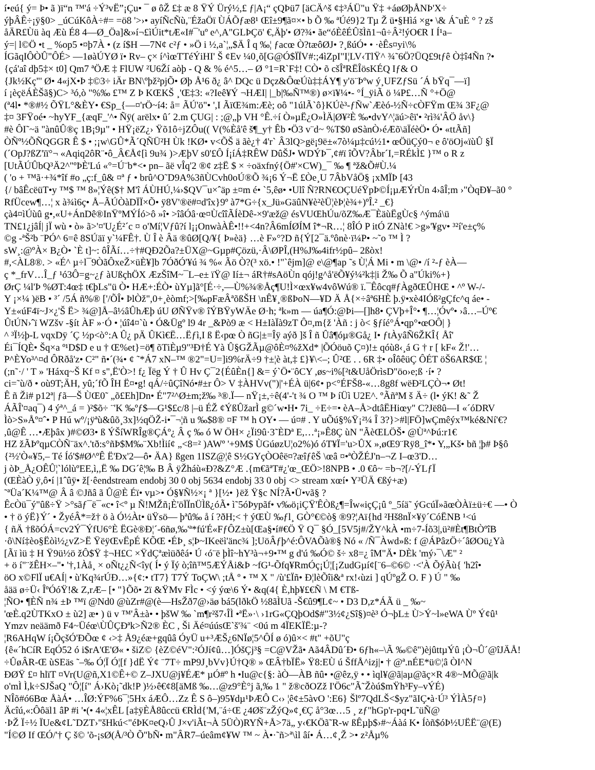í•eú{ ý= Þ• ã )ï“n ™'á ÷Ý³vË”¡Çu• ¯ ø ôŽ £‡ æ 8 ŸÝ Ürý½,£ ƒ|A¡“ çQÞü7 [äCÄ^š ¢‡³ÁÜ"u Ÿ‡ +áøØþÅNÞ'X÷
ýþÂÊ÷¡ÿ§0> _úCúKôÀ÷#= =ö8 '>›• ayíÑcÑù,¨ÉžaÖï ÙÁÕƒæ8¹ Œî±9¶ã¤×• b Õ ‰ ªÚé9}2 Tµ Ž ü•§Hìá ×g• \& Á˜uÈ ° ? zš
åÄR£Ùü àq Æù É8 4—Ø_Öa]&»í¬£ìÚit*tÆ«I#¯'uº e^,A"GLÞÇö' €,Äþ'• Ø?¾• ãe“óÈêÉÛšÌñ1¬û÷Â²!ýO€R I Í¹a–
ý=| l©Ö •t _ %op5 •¤þ7À • (z í$H —7N¢ c²ƒ • »Ö i ½,a`¦„$Ä Î q ‰¦ ƒacœ Ò?tæôØJ• ?¸ßúÓ• • ·èÊs¤yi\%
ÍGãqIÔÒÛ"ÔÉ> —1øàÚYØ ï• Rv– ç× í^ìœTTéÝiHI' Š ¢Ev ¼0¸õ[G@Ó$ÏÏV#:;4ìZpI"I¦LV‹TlŸ^ ¾˜6Ö?ÜQ£9tƒê Ò‡î4Ñn ?•
{çá'aî dþ5‡× t0] Qm7 ªÖÆ ‡ FlUW ²U6Ží aòþ - Q & % é^5…– Ø °1=R`F‡! CÒ• õ cšÎªRËÎösKÉQ Iƒ& O
{Jk½Kç"' Ø• 4«jX•Þ ‡©3÷ iÄr BN\ºþž²pjÕ• Øþ Å¹6 ð¿ â^ DQc ü Dçz&ÔœÚù‡‡ÁY¶ y'ö¨Þºw ý¸UFZƒSü ´Á bŸq¯—ï]
í ¡èçëÁÈŠã§)C> ³ó,ò "%‰ £™ Z Þ KŒKŠ ¸'Œ‡3: «?Ieê¥Ý ¬HÆI| |_b|‰Ñ™®) ø×ï¥¼•- °Í_ÿiÃ ö ¼P£…Ñ °+Ö@
(ª4l• *®#½ ÕŸL°&ÈY• €Sp_{—¤'rÖ~í4: å= ÃÚ'ö"• ',I ÃïŒ¾m:Æè; oô "1úlÃ`ô}KÚè³-ƒÑw`Æèó-½Ñ÷cÒFŸm Œ¾ 3F¿@
‡¤ 3FŸoé• ~hyYF_{æqF_'^• Ñÿ( arëlx• û´ 2.m ÇUG| : ;@„þ VH °Ê.÷í Ò»µË¿O»ÌÄ|Ø¥²È ‰•dvY^¦äú>êï'• ²rì¾'ÂÖ åv\}
#è ÔI˜~ä "ànûÛ®ç 1B¡9µ" • HŸ¡ëZ¿› Ÿõ1ô÷jZÔu(( V(%Èå'ê š¶_y† Êb •Ö3 v¨d~ %T$0 øSànÒ›éÆõ\äÏéèÖ• Ó• «ttÃñ]
ÒÑº½ÕÑQGGR Ê $ • ;¡w\GÛ*Ã´QÑÜ²H Ùk !KØ• v<ÕŠ ä ãè¿† 4'r` Â3lQ>gë¡9ë±«7ò¼µ‡cú½1• œÖüÇý0¬ e ô'öOj«ïùÛ §Ï
(´OpJ?ßZ'ïï°¬ «Aqiq2ôR¨•ô_Â€Å¢[ì 9u¾ )>ÆþV s0'£Ô Í¡íÁ‡RÊW DûŠJ• WDÝÞ¯,¢#ï îÕV?Âbr´I,=RÉkÌ£ }™ o R z
[UtÃÚÛbQ³Ä2^"ºÞÈ'Lú «°=Ú¨b*<• pn– ãë vÎq'2 ®¢ z‡Ë $ × ÷oäxfný{Ö#'×CW)_¯ ‰ ¶ ªž&Õ#Ù.¼
( 'o + ™ã·+¾*îf #o „ç:f_û& ¤ª ƒ • brû^O˜D9A%3ñÙCvh0oÚ®Õ ¾¡6 Ý¬Ë £Òe¸U 7ÂbVåÖ§ ¡xMÏÞ [43
{/ bâÊcëüT•y ™$ ™ 8»¦Ýê($† M'î ÁÙHÚ,¼›$QV¯u×ˆäp ±¤m é• `5,êø• •Ulî Ñ?RN€OÇUéŸpÞ©Í¡µÆÝrÙn 4›âÎ;m ›"ÒqÐ¥–ã0 °
RfÜcew¶…¦ x à¾ì6ç• Å–ÃÚÒàDÏÏ×Õ• ÿ8V'®ë#¤d'îx}9º à7*G÷{x_Jü»GäûN¥è²èÜ¦èÞ¦è¾+)ºÎ.² _€}
çà4¤ìÚùû g•,«U+ÁnDê®InŸºMÝÍó>ô »î• >îâÓâ·œ¤ÙcîîÃÍèDê-×9'æž@ ésVUŒhÚu/õZ‰Æ¯ÈäùËgÙc§ ^ýmá\ü
TN£1¿jâÍ| jÏ wù • ò» ã>'¤'U¿É²´c ¤ o'Mí¦Vƒû?í l¡¡OnwàÀÊ•!!+<4n?Â6mÍØÍM î*¬R…¦ 8ÎÓ P itÓ ZNà!€ >g»'¥gv• ³²í'e±ç%
©g -ªŠ²b ¨PÓ^ 6=ê 8SÚäï y`¼FÊ†. Ù Î è Âä ®ûØ[Q/¥{ Þ»èä} …è F»°?D ñ{Ý[2¯ä.ºônè·ï¼P• ~˜o ™ Ì ?
sW¸:@ºÀ× B¿Ò• `È t]~: ôÎÃí…÷†#QÐ2Õa?±ÜX@~Gµp#Çözü,·Â\ØPÎ,(H%J‰4ifr½pû– 2ßòx!
#,<ÀL8®. > «É^ µ÷l¯9ÒãÔxeŽ×üÈ¥]b 7ÓðÓ'¥ú ¾ %« Ãö Ò?(³ xö.• !"`êjm]@ e\@¶ap ˜s Ù¦Á Mi • m \@• /í ²-ƒ èÀ—
ç *_frV…Î_ƒ ¹ó3Ô=g~¿ƒ àUßçhÖX ÆzŠîM~¯L–e± ïŸ@ Ií±¬ áR†#sAöÙn qój!g^å'ëÕ¥ý¼²k‡|i Ž‰ Õ a"Úki%+}
ØrÇ ¼l'Þ %ØT:4œ‡ t€þLs"ü Ò• HÆ+:ÉÒ• ùYµ]ã°[É·÷,—Ù%¾®Åç¶U!Ì×œx¥w4vôWú® ï.¯Êôcq#ƒÀgðŒÛHŒ • ^º W-/-
Y ¡×¼ )ëB • ³´ /5Á ñ%® ['/ÕÎ• ÞlÒž",0+¸èòmf;>[‰pFæÂªõßŠH \nÊ¥¸®ßÞoN—¥D Ä Å{×÷âª6HÈ þ.ÿ•xè4IÓß²gÇfc^q áe• -
Y±«úF4ï~J×¿'Š Ë> ¾@]Å–â½âÛhÆþ úU ØÑŸv® îÝBŸyWÄe Ø·h; ªk»m — úa¶Ó:@Þi—[]h8• ÇVþ+Î°• ¶…¦Óvº• ›â…–Úº€
ÛtÚN›ˆï WZšv -§ít ÀF »·Ó • ¦úî4¤`ù • Ó&Ügº l9 4r _&Pò9 æ < H±IàÏà9zT Ô¤,m{ž 'Àñ : j ò< §ƒíé°Á•qp°•œOÔ| }
^ ³Ï½þ-L vqxDÿ ´Ç ½p<ò°:A Û¿ pÄ ÛKì€Ë…Ëƒì,I ß Ë‹pœ Ò ñG|±=Îÿ aýð ]š Î ñ Ûâ¶óµ®Gå¿ I• ƒtÀyâÑ6ŽKÎ{ Åî'
Éi¯ÍQÈ• Šq×a º¹D$D e u † Œ%et}=ö¶ õTiÈµ9"³Ð†É Yà Û§GŽÃµ@ôÈ¤%žXd* |ÕÓöuõ Ç¤)!± qóù8‹¸á G † r [ kF« Ž!'…
P^ÈYo³^¤d ÔRðå'z• C²" ñ•´(¾• ¢ ˜*Á7 xN–™ ®2"=U=]i9%rÄ÷9 †±¦è àt,‡ £}¥\<–; Û²Œ . . 6R ‡• oÎôêüÇ ÔÉT öŠ6AR$Œ ¦
(;n˜·/ ' T » 'Háxq~Š Kf ¤ s",Ë'Ò>! f¿ Ïëg Ý † Û Hv Ç¯2{ÉûÈn{] &= ý`Ö•¨ôCY ,øs~i%[²t&UåÖrìsD"öo›e;ß ·í• ?
ci=˜ù/ð • où9T;ÄH, yû;´fÕ ÎH Ë¤•g! qÁ/÷ûÇîNó•#±r Ô> V ‡ÀHVv(")|'+ÉÀ ü|6¢• p<°ÉFŠ8-«…8g8f wëÐ²LÇÒ¬• Øt!
Ê ñ Ži# p12ª| ƒã—Š ÙŒ0˜ „õ£Eh]Dn• É"7²^Ø±m;ž‰ ³®.Ï— nŸ¡±,÷ê(4'-'t ¾ O ™ Þ íÜì U2E^. ºÃñªM š Ä÷ (l• ýK! &˜ Ž
ÁÃÎ'¤aq¯) 4 ýª^_á = )²$õ÷ ¨'K ‰ºƒ$—G¹$£c/8 |–ü ÉŽ ¢ÝßÛžarÌ g©´w•H• 7i_ ÷E÷=• èA–Å>dtâËHiœy" C?Jë8û—I «´óDRV
Ìò>S»Åº¤ˆ• P Hú wº/¡ÿªù&ûõ¸3x]½qÖŽ-i•¯¬¦ñ u ‰$8® ¤F ™ h OY• — ú¤# . Y uÕú§%Ÿ¡²¼ Î 3?}>#l|FÖ]wÇmêýx™ké&Ní'€?
,û@Ê …•Æþâx )#©Ø3• ß ÝŠíWRÎg®ÇÁº¿ Â ç ‰ ó W ÖH× ¿Ïi9û·3˜ÈDª E,…ª¡»Ê8Ç ùN "ÃèŒLÖŠ• @Ùª^Þú:r1€
HZ žÃÞºqµCÒÑ¨äx^.'tð:s°ñÞ$M‰¨Xb!Ìií¢ „<8=² )AWº '+9M$ ÙGúøzU¦o2%)ó óT¥Ï='u>ÛX »,øŒ9¨Rÿ8_î*• Y,„Kš• bñ ¦þ# Þ§ô
{²½'Ò«¥5,– Té Íó'$#Ø^ºÊ Ë'Ðx'2—ô• ÄA} ßgen 1ISZ@¦ê S½GYçÒOêë¤?æîƒêŠ \œâ ¤•ªÒŽÉJ'n–¬Z I–œ3'D…
j òÞ_Å¿OÊÛ¦`lólùºEE,ì,,Ë ‰ DG´ê¦‰ B Â ÿŽháù«Ð?&Z°Æ .{m€ãªT#¿'œ_ŒÖ>!8NPB • .0 €ô~ =b¬?[/-ÝLƒÏ
(ŒÈàÒ ÿ,ô•í |1ˆûÿ• ž[·êendstream endobj 30 0 obj 5634 endobj 33 0 obj <> stream xœí• Y³ÜÄ €ßý+æ)
˜ªÜa´K¼™@ Â â ©Jñâ ã Û@È Éï• vµ>• Ó§¥Ñ½×¡ ª }[½• }ëž Ÿ§c NÍ?Ã•Ü•vã§ ?
ÊcÒü¯ý"ûß÷Ÿ >°sãƒ¯ë¯«c• î<º µ Ñ!MŽñ¡È'öÏÏnÜÌß¿óÃ• ì˜5óÞypãf• v‰ö¡iÇŸ'ÊÒß¿¶=Îw«içÇ¡û º_5íä˜ ýGcúÏ»ãœÒÀï±ü÷€ —• Ò
• † ö ýË}Ý´ • ŽyéÂ*=ž† ö à Ó½Àt• üŸsö— þªû‰ å í ?ðH;< † ýŒÙ ‰ƒl¸ GÒ°€©ò§ ®9?¦Aï{hd ²Hš8nÏ×¥ÿ´CóËNB ¹<ú
{ ñÄ †ßõÓÁ=cv2Ý¯ÝfU6°È ËGè®Ð¦´-6ñø,‰'ª*fú'É«FƒÔZ±ù[Œa§•í#€Ö Ÿ Q¯ §Ó_[5V5j#/ŽY^kÀ •m÷7-Íõ3|,ü²#Èt¶BtÒºîB
·ô\Ní‡èo§Ëòì½¿vZ>Ë ŸëÿŒvËpÉ KÕŒ •ÉÞ¸ s¦Þ~IKeëì'änc¾ ];UöÂƒþ^é:ÔVAÕà®§ Nó « /Ñ¯Àwd»ß: f @ÁPâzÖ÷´âØOü¿Yà
[Ãï ìü ‡ H Ÿ9ü½ö žÔ$Ÿ ‡¬H£C ×ŸdÇªæìüðêá• Ú ‹ó¨ë þÌî~hY³à¬+9•™ g d'ú ‰Ó© š÷ x8=¿ îM"Ä• DÈk 'mý›¯\Æ" ²
+ ö í"¨žÊH×–"• '†,1Àå¸ × oÑt¿¿Ñ<îy( Í• ý Ïý ò;îñ™5ÆÝÅi&Þ ~fG¹-Õfq¥RmÓç¡Ú¦[¡ZudGµí¢[¨6–©6© ·<'À ÕýÃù{ 'h2î•
öO x©FlÏ u€AÍ| • ù'Kq¾rÚÐ…»{¢:• tT7} T7Ý ToÇW\ ;tÅ º • ™ X " /ù'£Ïñ• Ð¦lèÕîi&ª rx!‹ùzi ] qÚºgŽ O. F ) Ú " ‰
åää ø÷Ü‹ ÎºÓóŸ!& Z,rÆ– [• "}Õõ• 2ï &ŸMv FÌc • <ý ýœ\6 Ý• &q(4{ È,hþ¥£€Ñ \ M €Tß-
¦ÑO• ¶ÈÑ n¾ ±Þ ™ï @Nd0 @ùZr#@(è—HsŽð7@›äø bá5(lðkÖ ½8ãÌUã -Š€û9¶L¢~ • D3 D,z*ÁÃ ü _ ‰~
'œÈ.q2ÙTKxO ± ù2] æ• ) ü v ™'Â±à• • þšW ‰ `m¶r²š7‹ÎÌ •ªË»·\ ›1rG«ÇQþOd$#"3½¢¿Sî§)¤è³ Ó¬þL± Ù>Ý~l»eWA Ùº Ý¢û¹
Ymzv neäämð F4~Üéœ\ÙÛÇÐªk>Ñ2® ÈC , Ši Äé¤úúsŒ`š'¾¨ <0ú m 4ÏEKÏË:µ-?
¦R6AHqW í¡ÕçšÓ'ÐÕœ ¢ ‹>‡ Å9¿éæ+gqûâ ÓyÜ u+³ÆŠ¿6NÏø¦5^ÔÍ ø ó)û×< #t" +õU"ç
{ê«´hCíR EqÓ52 ó i$rA'Œ'Ø« • šiZ© {èZ©éV":²ÓJí¢û…]ÓšÇj³§ =C@VŽã• Aã4ÂDû´Ð• 6ƒh«–\Ã ‰©ê")èjûttµÝû ¡Ò¬Û´@îJÄÅ!
÷ÛøÂR-Œ ùSEäs ˜–‰ Ó¦Ï Ó¦[f }dË Ý¢ ¨7T÷ mP9J¸bVv}Ú†Q® » ŒÂ†bÏË» Ÿ8:EÙ ú ŠffÅ^izj|• † @ª.nÉE*ü©¦â ÒI^N
ÐØŸ £¤ hlïT ¤Vr(U@ñ,X1©Ê+© Z–JXU@j¥ÉÆ* µÓ#º h •Iu@c{§: àÒ—ÀB ñû• •@êz,ÿ • • ìql¥@ã|aµ@ãç×R 4®~MÕ@ã|k
o'mÌ Ì,k÷SJŠaQ "Ô¦[í" Á›Kò¡˜dk!P )½›ê€¢8[äMß ‰…@z9°È°j ã,‰ 1 " ž®cðOZž I'Ö6c"Ã˜Žòú$mŸh³Fy–vÝÉ)
NÎõ#ó6Bœ ÅàÁ• …ÎØ:ÝF%6¯¦5Hx áÆÔ…Zz Ê S ô–)95¥dµ¹ÞÆÔ C‹› ¦ê¢±5àvO ':E6} Šlº7QdLŠ<$yz"ãIÇ•à·Ú³ ÝÌÀ5ƒ¤}
Äcîú,«:Ôôäl1 âP #i '•(• 4«¦xÊL [a‡ÿÈÅ8ûccü €RÌd{'M,¨á÷Œ ¿4Øš¨zŽýQ»¢¸€Ç å°3œ…5 ¸ zƒ"hGp'r-pq•L˜üÑ@
·ÞŽ Ï÷½ ÏUe&¢L˜DZT›"šHkú<"éÞK¤eQ›Û J×v'iÃt¬À 5ÜÒ)RYÑ+Å>7ä„ y‹€KÖã˜R-w ßÊµþ$›#~Áàá K• Íòñ$óÞ½UËË¨@(E)
"Í©Ø If ŒÓ/'† Ç š© 'õ-¡sØ(Å/³Ò Õ"bÑ• m"ÂR7–úeâm¢¥W ™ ~ À•·˜ñ>ª\ìl âí• Á…¢¸Ž >• z²Åµ%